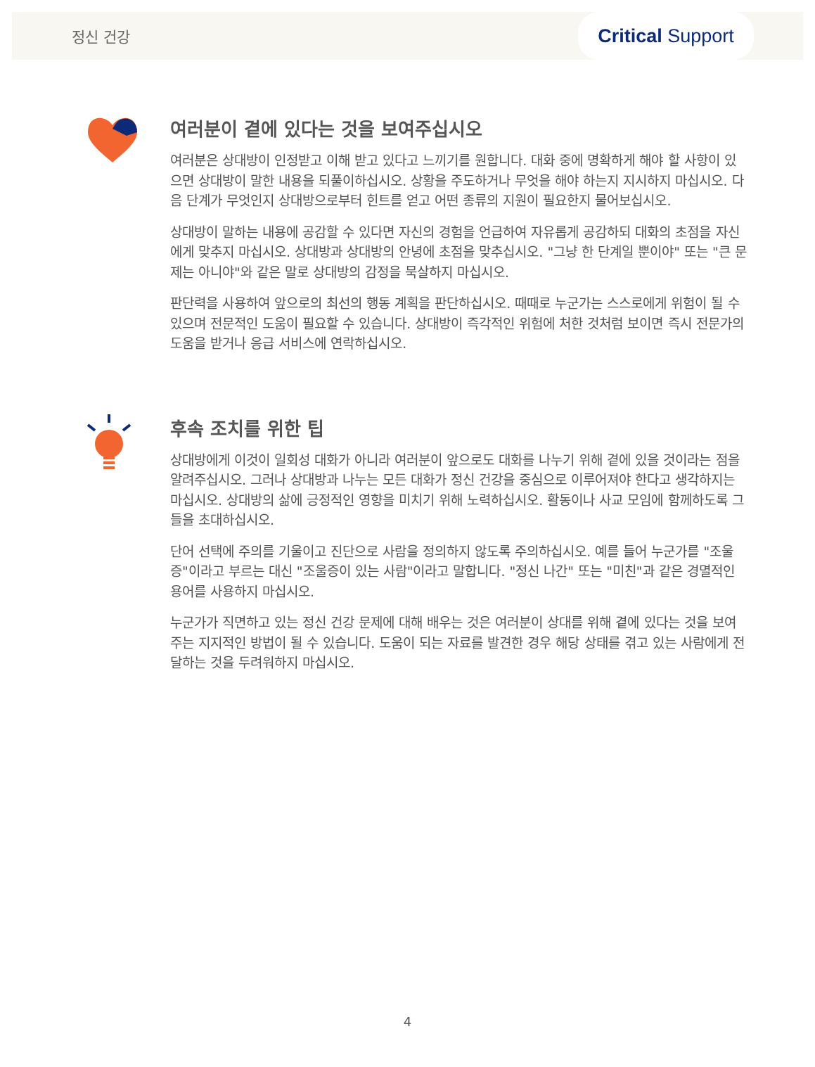정신 건강
Critical Support
여러분이 곁에 있다는 것을 보여주십시오
여러분은 상대방이 인정받고 이해 받고 있다고 느끼기를 원합니다. 대화 중에 명확하게 해야 할 사항이 있으면 상대방이 말한 내용을 되풀이하십시오. 상황을 주도하거나 무엇을 해야 하는지 지시하지 마십시오. 다음 단계가 무엇인지 상대방으로부터 힌트를 얻고 어떤 종류의 지원이 필요한지 물어보십시오.
상대방이 말하는 내용에 공감할 수 있다면 자신의 경험을 언급하여 자유롭게 공감하되 대화의 초점을 자신에게 맞추지 마십시오. 상대방과 상대방의 안녕에 초점을 맞추십시오. "그냥 한 단계일 뿐이야" 또는 "큰 문제는 아니야"와 같은 말로 상대방의 감정을 묵살하지 마십시오.
판단력을 사용하여 앞으로의 최선의 행동 계획을 판단하십시오. 때때로 누군가는 스스로에게 위험이 될 수 있으며 전문적인 도움이 필요할 수 있습니다. 상대방이 즉각적인 위험에 처한 것처럼 보이면 즉시 전문가의 도움을 받거나 응급 서비스에 연락하십시오.
후속 조치를 위한 팁
상대방에게 이것이 일회성 대화가 아니라 여러분이 앞으로도 대화를 나누기 위해 곁에 있을 것이라는 점을 알려주십시오. 그러나 상대방과 나누는 모든 대화가 정신 건강을 중심으로 이루어져야 한다고 생각하지는 마십시오. 상대방의 삶에 긍정적인 영향을 미치기 위해 노력하십시오. 활동이나 사교 모임에 함께하도록 그들을 초대하십시오.
단어 선택에 주의를 기울이고 진단으로 사람을 정의하지 않도록 주의하십시오. 예를 들어 누군가를 "조울증"이라고 부르는 대신 "조울증이 있는 사람"이라고 말합니다. "정신 나간" 또는 "미친"과 같은 경멸적인 용어를 사용하지 마십시오.
누군가가 직면하고 있는 정신 건강 문제에 대해 배우는 것은 여러분이 상대를 위해 곁에 있다는 것을 보여주는 지지적인 방법이 될 수 있습니다. 도움이 되는 자료를 발견한 경우 해당 상태를 겪고 있는 사람에게 전달하는 것을 두려워하지 마십시오.
4